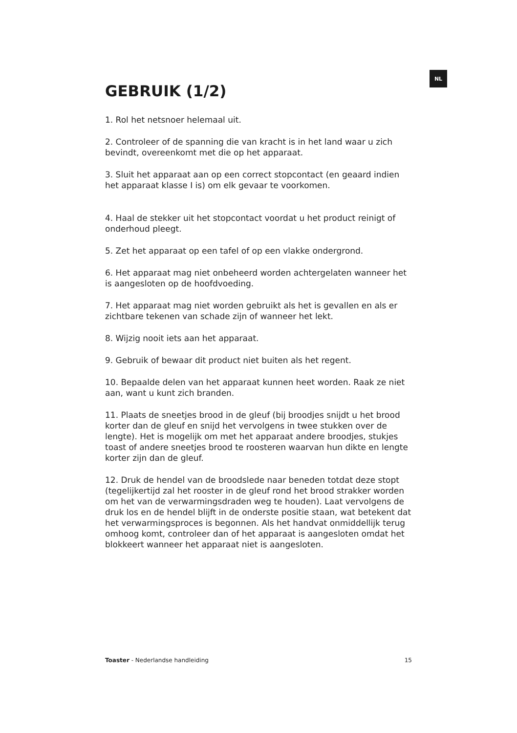NL
GEBRUIK (1/2)
1. Rol het netsnoer helemaal uit.
2. Controleer of de spanning die van kracht is in het land waar u zich bevindt, overeenkomt met die op het apparaat.
3. Sluit het apparaat aan op een correct stopcontact (en geaard indien het apparaat klasse I is) om elk gevaar te voorkomen.
4. Haal de stekker uit het stopcontact voordat u het product reinigt of onderhoud pleegt.
5. Zet het apparaat op een tafel of op een vlakke ondergrond.
6. Het apparaat mag niet onbeheerd worden achtergelaten wanneer het is aangesloten op de hoofdvoeding.
7. Het apparaat mag niet worden gebruikt als het is gevallen en als er zichtbare tekenen van schade zijn of wanneer het lekt.
8. Wijzig nooit iets aan het apparaat.
9. Gebruik of bewaar dit product niet buiten als het regent.
10. Bepaalde delen van het apparaat kunnen heet worden. Raak ze niet aan, want u kunt zich branden.
11. Plaats de sneetjes brood in de gleuf (bij broodjes snijdt u het brood korter dan de gleuf en snijd het vervolgens in twee stukken over de lengte). Het is mogelijk om met het apparaat andere broodjes, stukjes toast of andere sneetjes brood te roosteren waarvan hun dikte en lengte korter zijn dan de gleuf.
12. Druk de hendel van de broodslede naar beneden totdat deze stopt (tegelijkertijd zal het rooster in de gleuf rond het brood strakker worden om het van de verwarmingsdraden weg te houden). Laat vervolgens de druk los en de hendel blijft in de onderste positie staan, wat betekent dat het verwarmingsproces is begonnen. Als het handvat onmiddellijk terug omhoog komt, controleer dan of het apparaat is aangesloten omdat het blokkeert wanneer het apparaat niet is aangesloten.
Toaster - Nederlandse handleiding 15